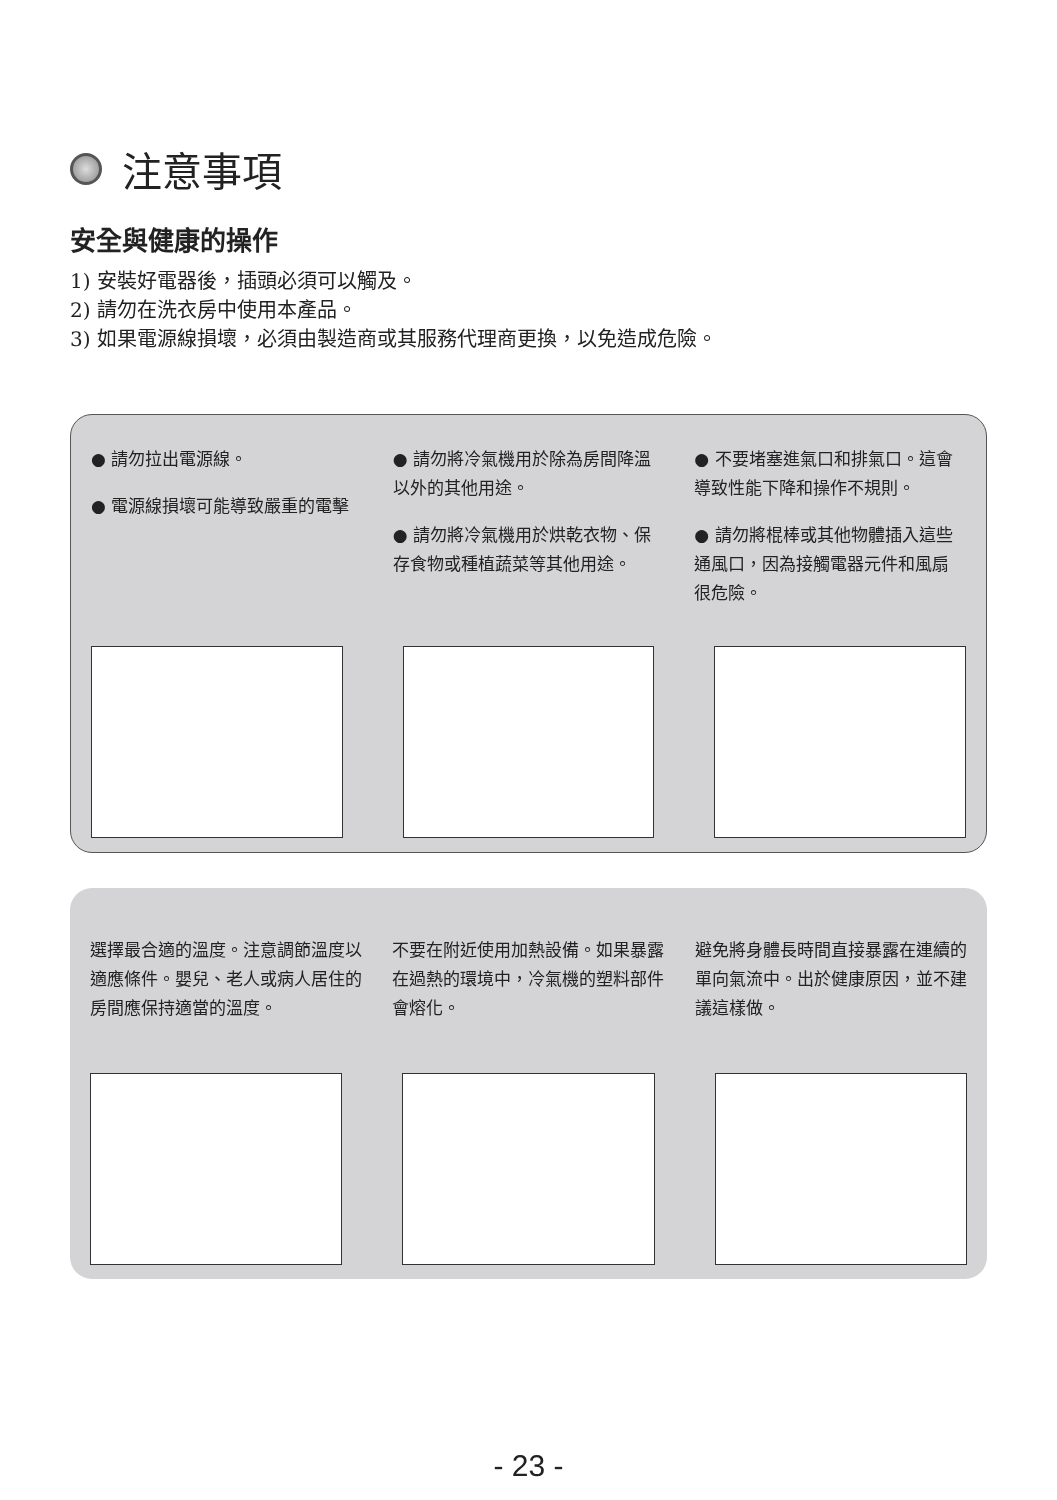注意事項
安全與健康的操作
1) 安裝好電器後，插頭必須可以觸及。
2) 請勿在洗衣房中使用本產品。
3) 如果電源線損壞，必須由製造商或其服務代理商更換，以免造成危險。
● 請勿拉出電源線。
● 電源線損壞可能導致嚴重的電擊
● 請勿將冷氣機用於除為房間降溫以外的其他用途。
● 請勿將冷氣機用於烘乾衣物、保存食物或種植蔬菜等其他用途。
● 不要堵塞進氣口和排氣口。這會導致性能下降和操作不規則。
● 請勿將棍棒或其他物體插入這些通風口，因為接觸電器元件和風扇很危險。
選擇最合適的溫度。注意調節溫度以適應條件。嬰兒、老人或病人居住的房間應保持適當的溫度。
不要在附近使用加熱設備。如果暴露在過熱的環境中，冷氣機的塑料部件會熔化。
避免將身體長時間直接暴露在連續的單向氣流中。出於健康原因，並不建議這樣做。
- 23 -